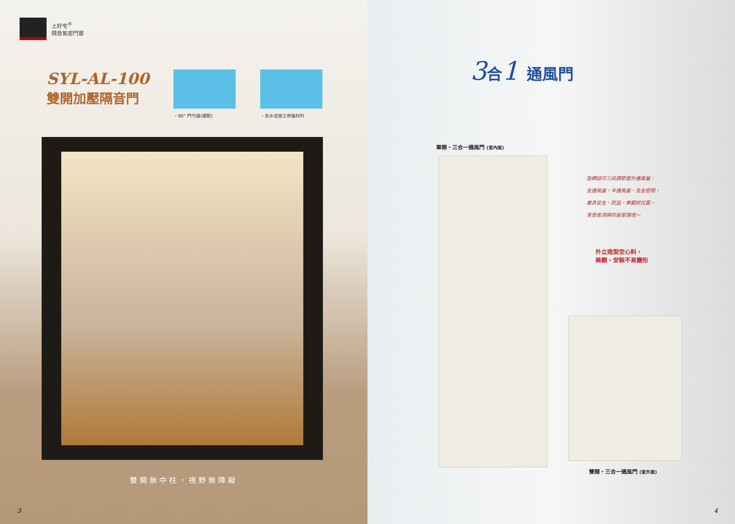上好宅<sup>®</sup>
隔音氣密門窗
SYL-AL-100
雙開加壓隔音門
・90° 門弓器(選配) ・免水泥施工修邊材料
雙開無中柱，視野無障礙
3
3合1 通風門
單開・三合一通風門 (室內面)
旋轉鈕可三段調節室外通風量：
全通風量、半通風量、及全密閉，
兼具安全、防盜、美觀好拉窗，
享受更清靜的居家環境～
外立造型空心料，
美觀、安裝不易變形
雙開・三合一通風門 (室外面)
4